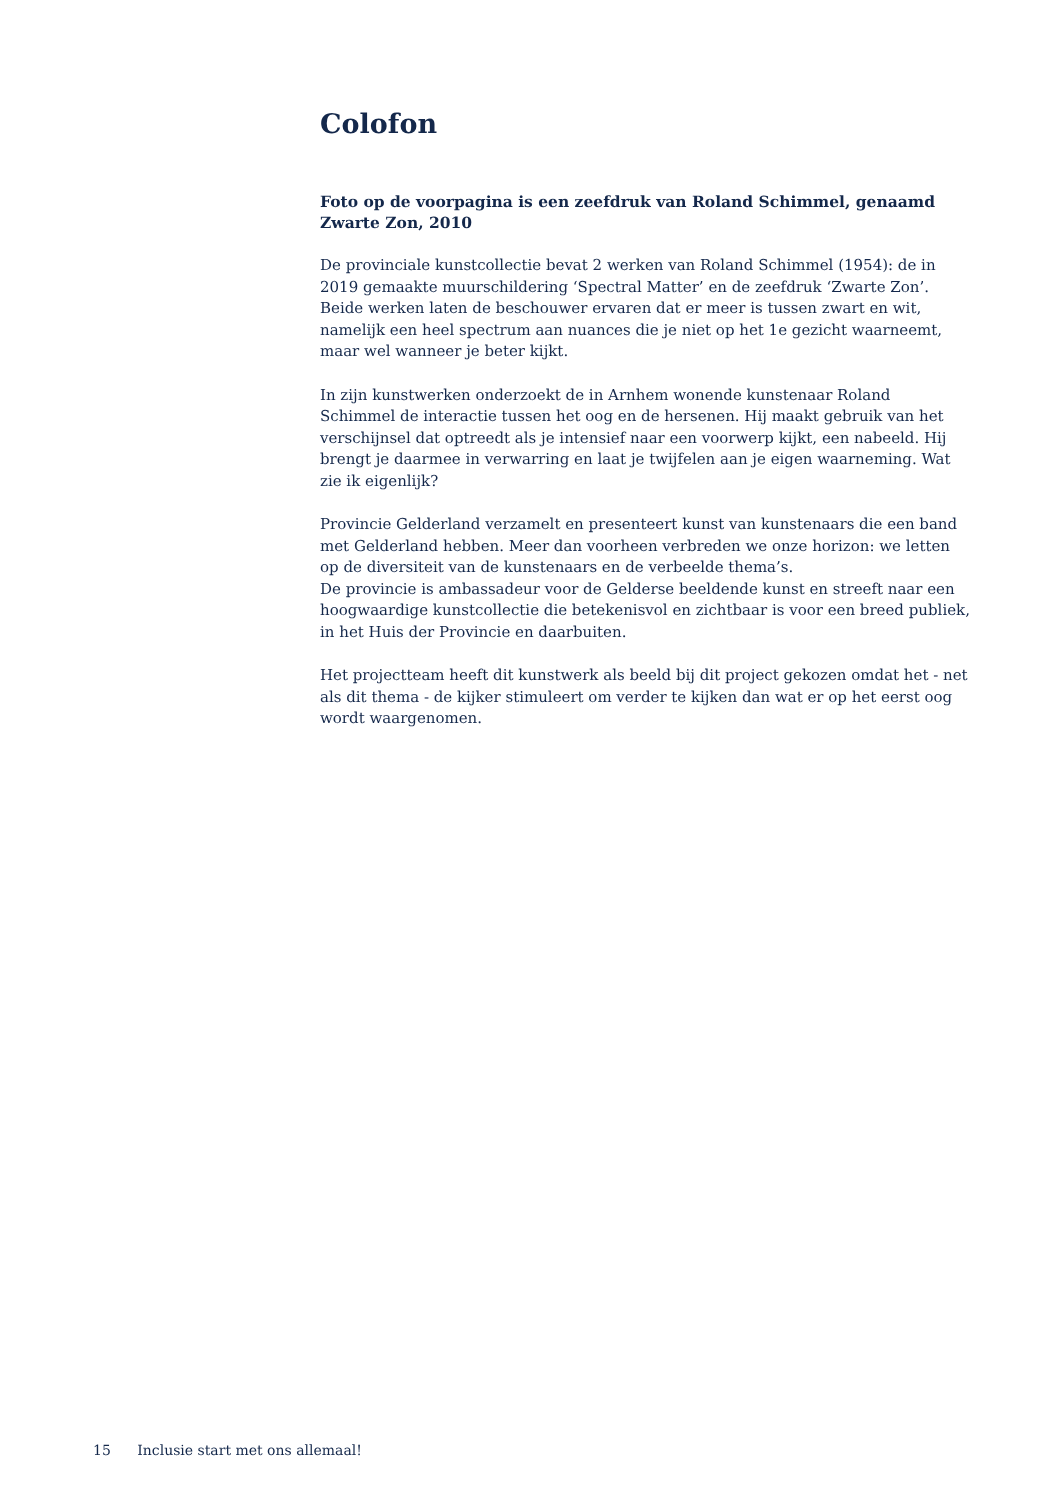Colofon
Foto op de voorpagina is een zeefdruk van Roland Schimmel, genaamd Zwarte Zon, 2010
De provinciale kunstcollectie bevat 2 werken van Roland Schimmel (1954): de in 2019 gemaakte muurschildering ‘Spectral Matter’ en de zeefdruk ‘Zwarte Zon’. Beide werken laten de beschouwer ervaren dat er meer is tussen zwart en wit, namelijk een heel spectrum aan nuances die je niet op het 1e gezicht waarneemt, maar wel wanneer je beter kijkt.
In zijn kunstwerken onderzoekt de in Arnhem wonende kunstenaar Roland Schimmel de interactie tussen het oog en de hersenen. Hij maakt gebruik van het verschijnsel dat optreedt als je intensief naar een voorwerp kijkt, een nabeeld. Hij brengt je daarmee in verwarring en laat je twijfelen aan je eigen waarneming. Wat zie ik eigenlijk?
Provincie Gelderland verzamelt en presenteert kunst van kunstenaars die een band met Gelderland hebben. Meer dan voorheen verbreden we onze horizon: we letten op de diversiteit van de kunstenaars en de verbeelde thema’s.
De provincie is ambassadeur voor de Gelderse beeldende kunst en streeft naar een hoogwaardige kunstcollectie die betekenisvol en zichtbaar is voor een breed publiek, in het Huis der Provincie en daarbuiten.
Het projectteam heeft dit kunstwerk als beeld bij dit project gekozen omdat het - net als dit thema - de kijker stimuleert om verder te kijken dan wat er op het eerst oog wordt waargenomen.
15 Inclusie start met ons allemaal!